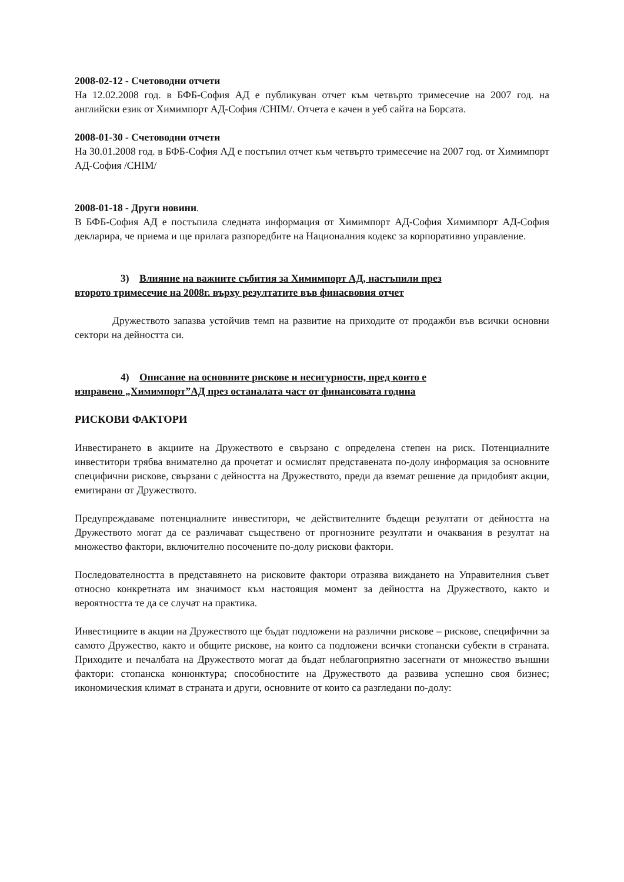2008-02-12 - Счетоводни отчети
На 12.02.2008 год. в БФБ-София АД е публикуван отчет към четвърто тримесечие на 2007 год. на английски език от Химимпорт АД-София /CHIM/. Отчета е качен в уеб сайта на Борсата.
2008-01-30 - Счетоводни отчети
На 30.01.2008 год. в БФБ-София АД е постъпил отчет към четвърто тримесечие на 2007 год. от Химимпорт АД-София /CHIM/
2008-01-18 - Други новини.
В БФБ-София АД е постъпила следната информация от Химимпорт АД-София Химимпорт АД-София декларира, че приема и ще прилага разпоредбите на Националния кодекс за корпоративно управление.
3) Влияние на важните събития за Химимпорт АД, настъпили през
второто тримесечие на 2008г. върху резултатите във финасвовия отчет
Дружеството запазва устойчив темп на развитие на приходите от продажби във всички основни сектори на дейността си.
4) Описание на основните рискове и несигурности, пред които е
изправено „Химимпорт”АД през останалата част от финансовата година
РИСКОВИ ФАКТОРИ
Инвестирането в акциите на Дружеството е свързано с определена степен на риск. Потенциалните инвеститори трябва внимателно да прочетат и осмислят представената по-долу информация за основните специфични рискове, свързани с дейността на Дружеството, преди да вземат решение да придобият акции, емитирани от Дружеството.
Предупреждаваме потенциалните инвеститори, че действителните бъдещи резултати от дейността на Дружеството могат да се различават съществено от прогнозните резултати и очаквания в резултат на множество фактори, включително посочените по-долу рискови фактори.
Последователността в представянето на рисковите фактори отразява виждането на Управителния съвет относно конкретната им значимост към настоящия момент за дейността на Дружеството, както и вероятността те да се случат на практика.
Инвестициите в акции на Дружеството ще бъдат подложени на различни рискове – рискове, специфични за самото Дружество, както и общите рискове, на които са подложени всички стопански субекти в страната. Приходите и печалбата на Дружеството могат да бъдат неблагоприятно засегнати от множество външни фактори: стопанска конюнктура; способностите на Дружеството да развива успешно своя бизнес; икономическия климат в страната и други, основните от които са разгледани по-долу: